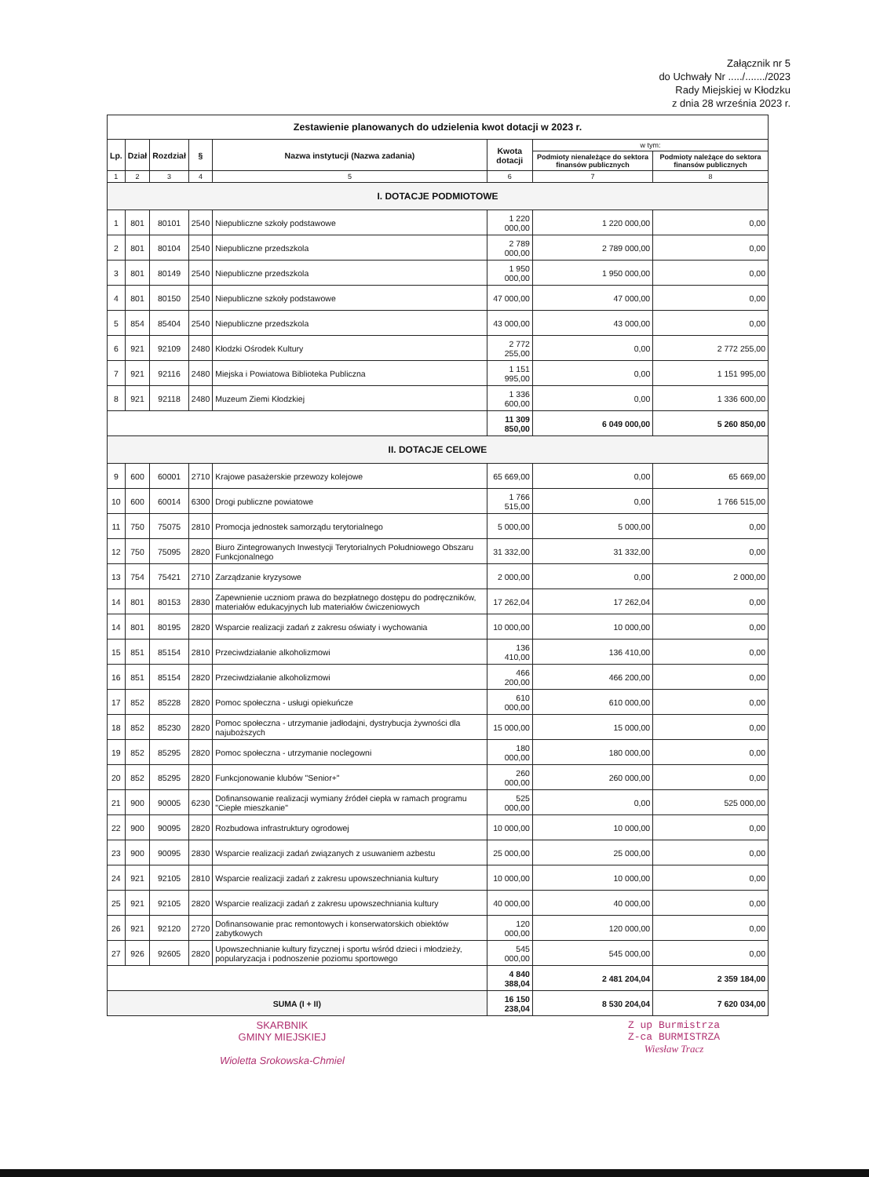Załącznik nr 5
do Uchwały Nr ...../......./2023
Rady Miejskiej w Kłodzku
z dnia 28 września 2023 r.
| Zestawienie planowanych do udzielenia kwot dotacji w 2023 r. | | | | | | | |
| Lp. | Dział | Rozdział | § | Nazwa instytucji (Nazwa zadania) | Kwota dotacji | w tym: | |
| | | | | | | Podmioty nienależące do sektora finansów publicznych | Podmioty należące do sektora finansów publicznych |
| 1 | 2 | 3 | 4 | 5 | 6 | 7 | 8 |
| I. DOTACJE PODMIOTOWE | | | | | | | |
| 1 | 801 | 80101 | 2540 | Niepubliczne szkoły podstawowe | 1 220 000,00 | 1 220 000,00 | 0,00 |
| 2 | 801 | 80104 | 2540 | Niepubliczne przedszkola | 2 789 000,00 | 2 789 000,00 | 0,00 |
| 3 | 801 | 80149 | 2540 | Niepubliczne przedszkola | 1 950 000,00 | 1 950 000,00 | 0,00 |
| 4 | 801 | 80150 | 2540 | Niepubliczne szkoły podstawowe | 47 000,00 | 47 000,00 | 0,00 |
| 5 | 854 | 85404 | 2540 | Niepubliczne przedszkola | 43 000,00 | 43 000,00 | 0,00 |
| 6 | 921 | 92109 | 2480 | Kłodzki Ośrodek Kultury | 2 772 255,00 | 0,00 | 2 772 255,00 |
| 7 | 921 | 92116 | 2480 | Miejska i Powiatowa Biblioteka Publiczna | 1 151 995,00 | 0,00 | 1 151 995,00 |
| 8 | 921 | 92118 | 2480 | Muzeum Ziemi Kłodzkiej | 1 336 600,00 | 0,00 | 1 336 600,00 |
| | | | | | 11 309 850,00 | 6 049 000,00 | 5 260 850,00 |
| II. DOTACJE CELOWE | | | | | | | |
| 9 | 600 | 60001 | 2710 | Krajowe pasażerskie przewozy kolejowe | 65 669,00 | 0,00 | 65 669,00 |
| 10 | 600 | 60014 | 6300 | Drogi publiczne powiatowe | 1 766 515,00 | 0,00 | 1 766 515,00 |
| 11 | 750 | 75075 | 2810 | Promocja jednostek samorządu terytorialnego | 5 000,00 | 5 000,00 | 0,00 |
| 12 | 750 | 75095 | 2820 | Biuro Zintegrowanych Inwestycji Terytorialnych Południowego Obszaru Funkcjonalnego | 31 332,00 | 31 332,00 | 0,00 |
| 13 | 754 | 75421 | 2710 | Zarządzanie kryzysowe | 2 000,00 | 0,00 | 2 000,00 |
| 14 | 801 | 80153 | 2830 | Zapewnienie uczniom prawa do bezpłatnego dostępu do podręczników, materiałów edukacyjnych lub materiałów ćwiczeniowych | 17 262,04 | 17 262,04 | 0,00 |
| 14 | 801 | 80195 | 2820 | Wsparcie realizacji zadań z zakresu oświaty i wychowania | 10 000,00 | 10 000,00 | 0,00 |
| 15 | 851 | 85154 | 2810 | Przeciwdziałanie alkoholizmowi | 136 410,00 | 136 410,00 | 0,00 |
| 16 | 851 | 85154 | 2820 | Przeciwdziałanie alkoholizmowi | 466 200,00 | 466 200,00 | 0,00 |
| 17 | 852 | 85228 | 2820 | Pomoc społeczna - usługi opiekuńcze | 610 000,00 | 610 000,00 | 0,00 |
| 18 | 852 | 85230 | 2820 | Pomoc społeczna - utrzymanie jadłodajni, dystrybucja żywności dla najuboższych | 15 000,00 | 15 000,00 | 0,00 |
| 19 | 852 | 85295 | 2820 | Pomoc społeczna - utrzymanie noclegowni | 180 000,00 | 180 000,00 | 0,00 |
| 20 | 852 | 85295 | 2820 | Funkcjonowanie klubów "Senior+" | 260 000,00 | 260 000,00 | 0,00 |
| 21 | 900 | 90005 | 6230 | Dofinansowanie realizacji wymiany źródeł ciepła w ramach programu "Ciepłe mieszkanie" | 525 000,00 | 0,00 | 525 000,00 |
| 22 | 900 | 90095 | 2820 | Rozbudowa infrastruktury ogrodowej | 10 000,00 | 10 000,00 | 0,00 |
| 23 | 900 | 90095 | 2830 | Wsparcie realizacji zadań związanych z usuwaniem azbestu | 25 000,00 | 25 000,00 | 0,00 |
| 24 | 921 | 92105 | 2810 | Wsparcie realizacji zadań z zakresu upowszechniania kultury | 10 000,00 | 10 000,00 | 0,00 |
| 25 | 921 | 92105 | 2820 | Wsparcie realizacji zadań z zakresu upowszechniania kultury | 40 000,00 | 40 000,00 | 0,00 |
| 26 | 921 | 92120 | 2720 | Dofinansowanie prac remontowych i konserwatorskich obiektów zabytkowych | 120 000,00 | 120 000,00 | 0,00 |
| 27 | 926 | 92605 | 2820 | Upowszechnianie kultury fizycznej i sportu wśród dzieci i młodzieży, popularyzacja i podnoszenie poziomu sportowego | 545 000,00 | 545 000,00 | 0,00 |
| | | | | | 4 840 388,04 | 2 481 204,04 | 2 359 184,00 |
| SUMA (I + II) | | | | | 16 150 238,04 | 8 530 204,04 | 7 620 034,00 |
SKARBNIK
GMINY MIEJSKIEJ
Wioletta Srokowska-Chmiel
Z up Burmistrza
Z-ca BURMISTRZA
Wiesław Tracz